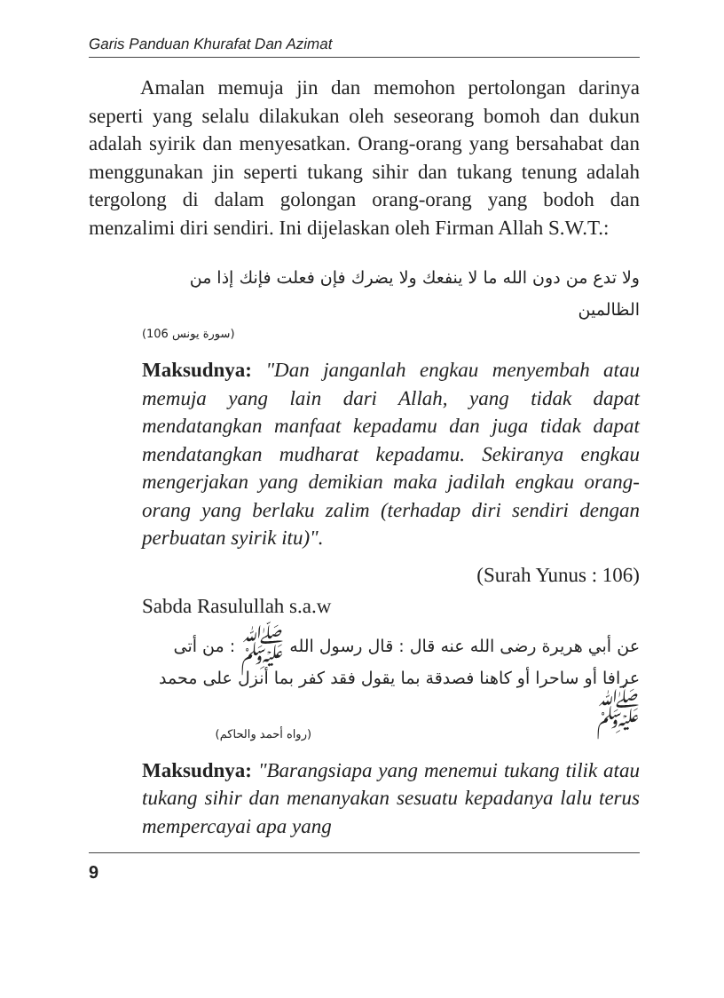Garis Panduan Khurafat Dan Azimat
Amalan memuja jin dan memohon pertolongan darinya seperti yang selalu dilakukan oleh seseorang bomoh dan dukun adalah syirik dan menyesatkan. Orang-orang yang bersahabat dan menggunakan jin seperti tukang sihir dan tukang tenung adalah tergolong di dalam golongan orang-orang yang bodoh dan menzalimi diri sendiri. Ini dijelaskan oleh Firman Allah S.W.T.:
ولا تدع من دون الله ما لا ينفعك ولا يضرك فإن فعلت فإنك إذا من الظالمين
(سورة يونس 106)
Maksudnya: "Dan janganlah engkau menyembah atau memuja yang lain dari Allah, yang tidak dapat mendatangkan manfaat kepadamu dan juga tidak dapat mendatangkan mudharat kepadamu. Sekiranya engkau mengerjakan yang demikian maka jadilah engkau orang-orang yang berlaku zalim (terhadap diri sendiri dengan perbuatan syirik itu)".
(Surah Yunus : 106)
Sabda Rasulullah s.a.w
عن أبي هريرة رضى الله عنه قال : قال رسول الله ﷺ : من أتى عرافا أو ساحرا أو كاهنا فصدقة بما يقول فقد كفر بما أنزل على محمد ﷺ
(رواه أحمد والحاكم)
Maksudnya: "Barangsiapa yang menemui tukang tilik atau tukang sihir dan menanyakan sesuatu kepadanya lalu terus mempercayai apa yang
9